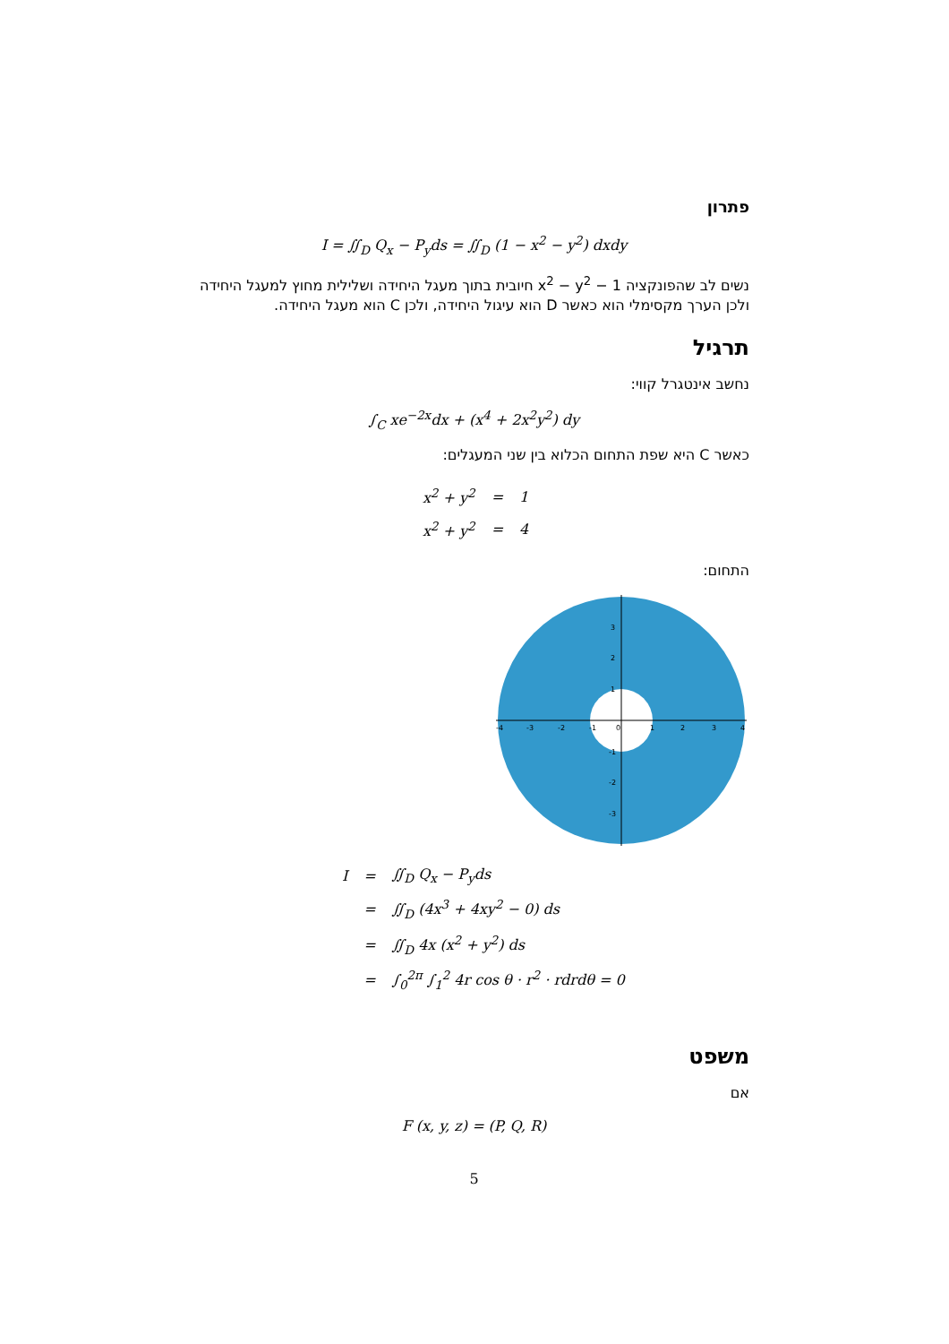פתרון
I = ∬<sub>D</sub> Q<sub>x</sub> − P<sub>y</sub>ds = ∬<sub>D</sub> (1 − x<sup>2</sup> − y<sup>2</sup>) dxdy
נשים לב שהפונקציה 1 − x<sup>2</sup> − y<sup>2</sup> חיובית בתוך מעגל היחידה ושלילית מחוץ למעגל היחידה ולכן הערך מקסימלי הוא כאשר D הוא עיגול היחידה, ולכן C הוא מעגל היחידה.
תרגיל
נחשב אינטגרל קווי:
∫<sub>C</sub> xe<sup>−2x</sup>dx + (x<sup>4</sup> + 2x<sup>2</sup>y<sup>2</sup>) dy
כאשר C היא שפת התחום הכלוא בין שני המעגלים:
| x<sup>2</sup> + y<sup>2</sup> | = | 1 |
| x<sup>2</sup> + y<sup>2</sup> | = | 4 |
התחום:
-4
-3
-2
-1
0
1
2
3
4
3
2
1
-1
-2
-3
| I | = | ∬<sub>D</sub> Q<sub>x</sub> − P<sub>y</sub>ds |
| | = | ∬<sub>D</sub> (4x<sup>3</sup> + 4xy<sup>2</sup> − 0) ds |
| | = | ∬<sub>D</sub> 4x (x<sup>2</sup> + y<sup>2</sup>) ds |
| | = | ∫<sub>0</sub><sup>2π</sup> ∫<sub>1</sub><sup>2</sup> 4r cos θ · r<sup>2</sup> · rdrdθ = 0 |
משפט
אם
F (x, y, z) = (P, Q, R)
5